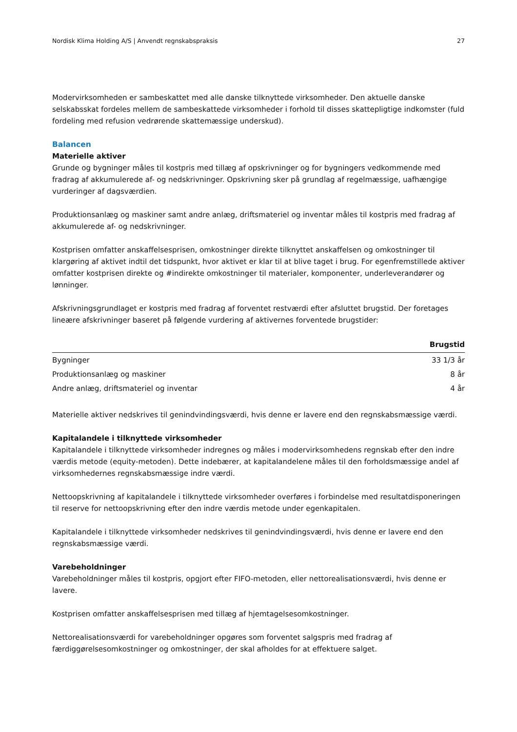Nordisk Klima Holding A/S | Anvendt regnskabspraksis 27
Modervirksomheden er sambeskattet med alle danske tilknyttede virksomheder. Den aktuelle danske selskabsskat fordeles mellem de sambeskattede virksomheder i forhold til disses skattepligtige indkomster (fuld fordeling med refusion vedrørende skattemæssige underskud).
Balancen
Materielle aktiver
Grunde og bygninger måles til kostpris med tillæg af opskrivninger og for bygningers vedkommende med fradrag af akkumulerede af- og nedskrivninger. Opskrivning sker på grundlag af regelmæssige, uafhængige vurderinger af dagsværdien.
Produktionsanlæg og maskiner samt andre anlæg, driftsmateriel og inventar måles til kostpris med fradrag af akkumulerede af- og nedskrivninger.
Kostprisen omfatter anskaffelsesprisen, omkostninger direkte tilknyttet anskaffelsen og omkostninger til klargøring af aktivet indtil det tidspunkt, hvor aktivet er klar til at blive taget i brug. For egenfremstillede aktiver omfatter kostprisen direkte og #indirekte omkostninger til materialer, komponenter, underleverandører og lønninger.
Afskrivningsgrundlaget er kostpris med fradrag af forventet restværdi efter afsluttet brugstid. Der foretages lineære afskrivninger baseret på følgende vurdering af aktivernes forventede brugstider:
| | Brugstid |
| --- | --- |
| Bygninger | 33 1/3 år |
| Produktionsanlæg og maskiner | 8 år |
| Andre anlæg, driftsmateriel og inventar | 4 år |
Materielle aktiver nedskrives til genindvindingsværdi, hvis denne er lavere end den regnskabsmæssige værdi.
Kapitalandele i tilknyttede virksomheder
Kapitalandele i tilknyttede virksomheder indregnes og måles i modervirksomhedens regnskab efter den indre værdis metode (equity-metoden). Dette indebærer, at kapitalandelene måles til den forholdsmæssige andel af virksomhedernes regnskabsmæssige indre værdi.
Nettoopskrivning af kapitalandele i tilknyttede virksomheder overføres i forbindelse med resultatdisponeringen til reserve for nettoopskrivning efter den indre værdis metode under egenkapitalen.
Kapitalandele i tilknyttede virksomheder nedskrives til genindvindingsværdi, hvis denne er lavere end den regnskabsmæssige værdi.
Varebeholdninger
Varebeholdninger måles til kostpris, opgjort efter FIFO-metoden, eller nettorealisationsværdi, hvis denne er lavere.
Kostprisen omfatter anskaffelsesprisen med tillæg af hjemtagelsesomkostninger.
Nettorealisationsværdi for varebeholdninger opgøres som forventet salgspris med fradrag af færdiggørelsesomkostninger og omkostninger, der skal afholdes for at effektuere salget.